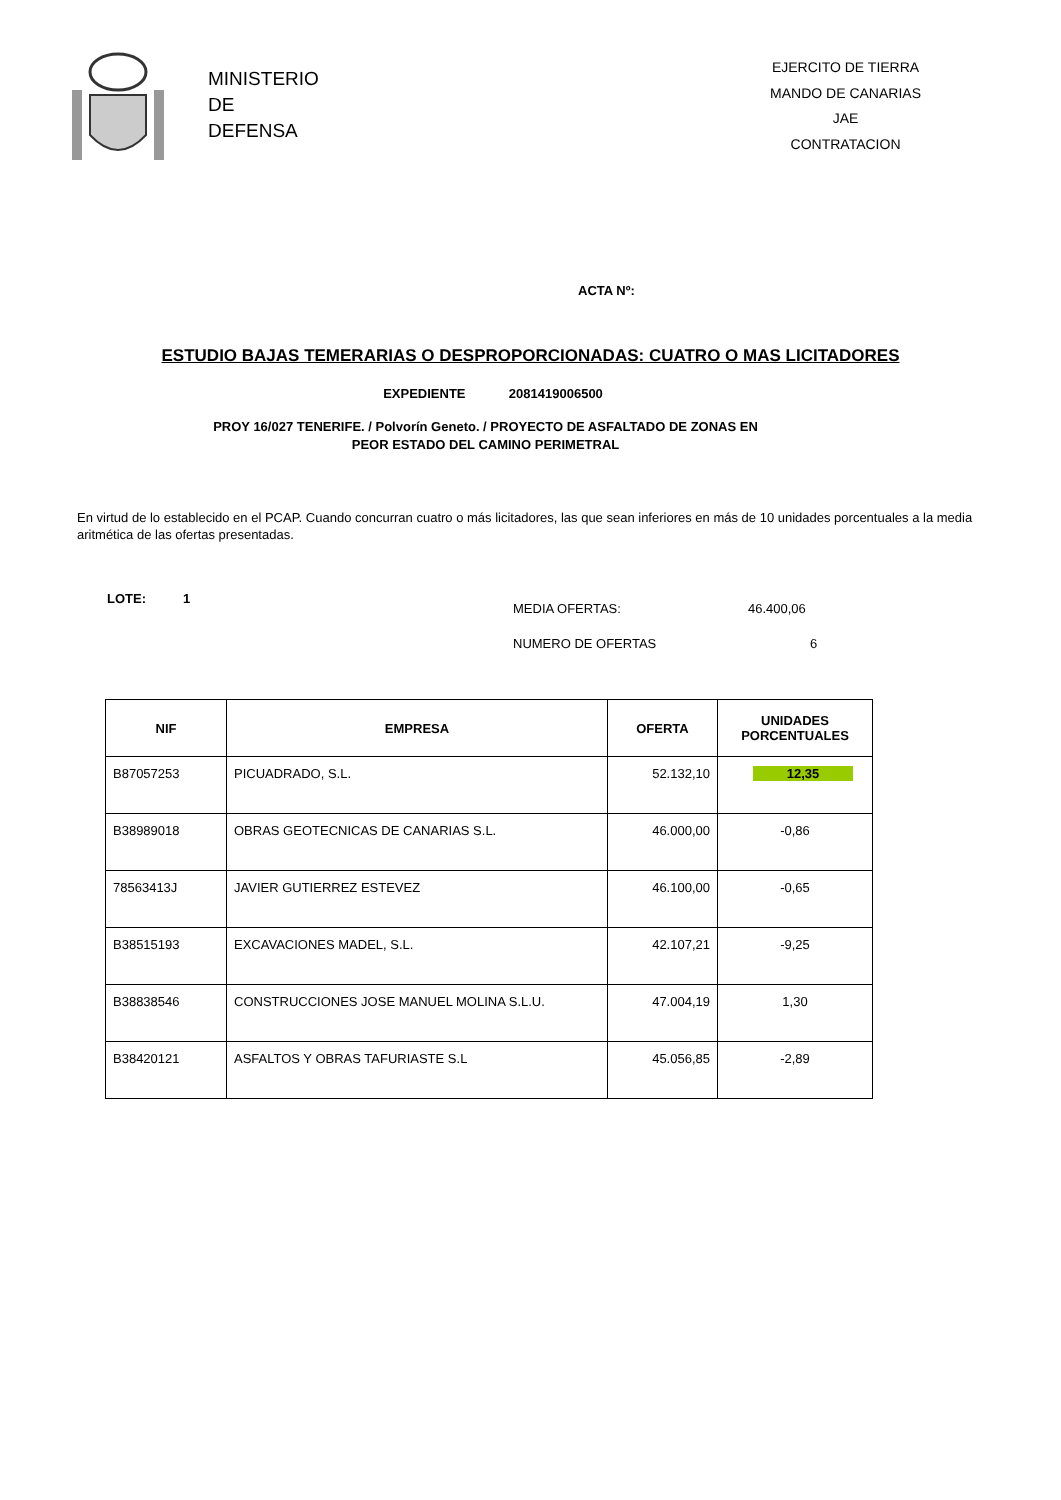MINISTERIO
DE
DEFENSA
EJERCITO DE TIERRA
MANDO DE CANARIAS
JAE
CONTRATACION
ACTA Nº:
ESTUDIO BAJAS TEMERARIAS O DESPROPORCIONADAS: CUATRO O MAS LICITADORES
EXPEDIENTE 2081419006500
PROY 16/027 TENERIFE. / Polvorín Geneto. / PROYECTO DE ASFALTADO DE ZONAS EN
PEOR ESTADO DEL CAMINO PERIMETRAL
En virtud de lo establecido en el PCAP. Cuando concurran cuatro o más licitadores, las que sean inferiores en más de 10 unidades porcentuales a la media aritmética de las ofertas presentadas.
LOTE: 1
MEDIA OFERTAS: 46.400,06
NUMERO DE OFERTAS 6
| NIF | EMPRESA | OFERTA | UNIDADES PORCENTUALES |
| --- | --- | --- | --- |
| B87057253 | PICUADRADO, S.L. | 52.132,10 | 12,35 |
| B38989018 | OBRAS GEOTECNICAS DE CANARIAS S.L. | 46.000,00 | -0,86 |
| 78563413J | JAVIER GUTIERREZ ESTEVEZ | 46.100,00 | -0,65 |
| B38515193 | EXCAVACIONES MADEL, S.L. | 42.107,21 | -9,25 |
| B38838546 | CONSTRUCCIONES JOSE MANUEL MOLINA S.L.U. | 47.004,19 | 1,30 |
| B38420121 | ASFALTOS Y OBRAS TAFURIASTE S.L | 45.056,85 | -2,89 |